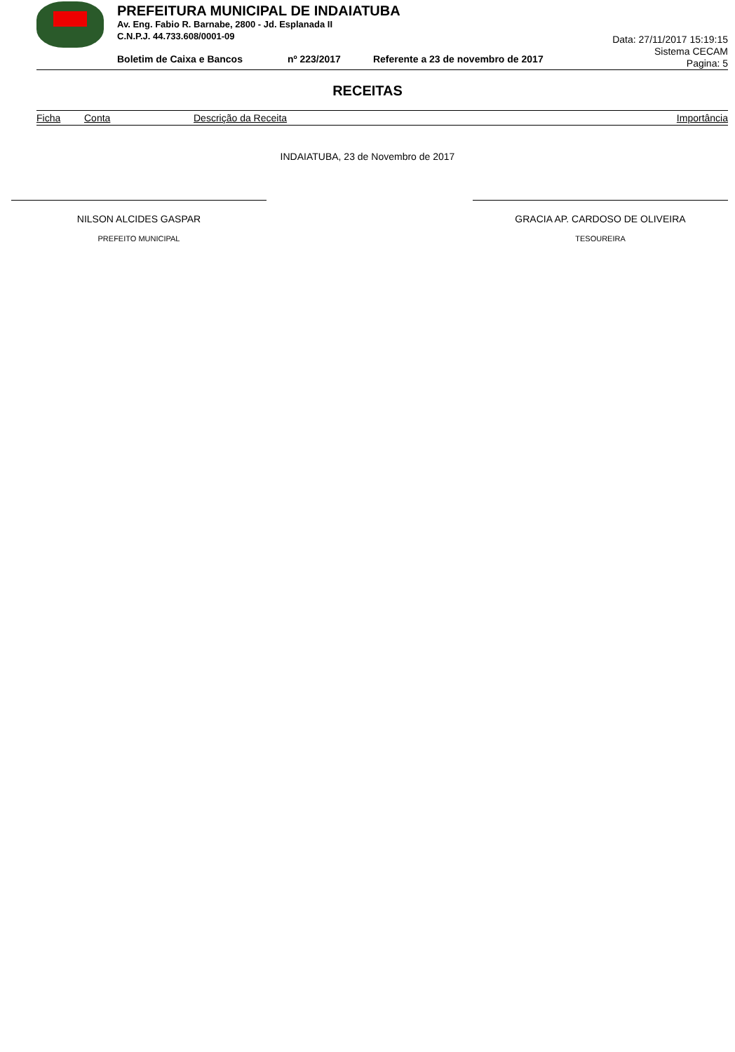PREFEITURA MUNICIPAL DE INDAIATUBA
Av. Eng. Fabio R. Barnabe, 2800 - Jd. Esplanada II
C.N.P.J. 44.733.608/0001-09
Boletim de Caixa e Bancos nº 223/2017 Referente a 23 de novembro de 2017
Data: 27/11/2017 15:19:15
Sistema CECAM
Pagina: 5
RECEITAS
| Ficha | Conta | Descrição da Receita | Importância |
| --- | --- | --- | --- |
INDAIATUBA, 23 de Novembro de 2017
NILSON ALCIDES GASPAR
PREFEITO MUNICIPAL
GRACIA AP. CARDOSO DE OLIVEIRA
TESOUREIRA